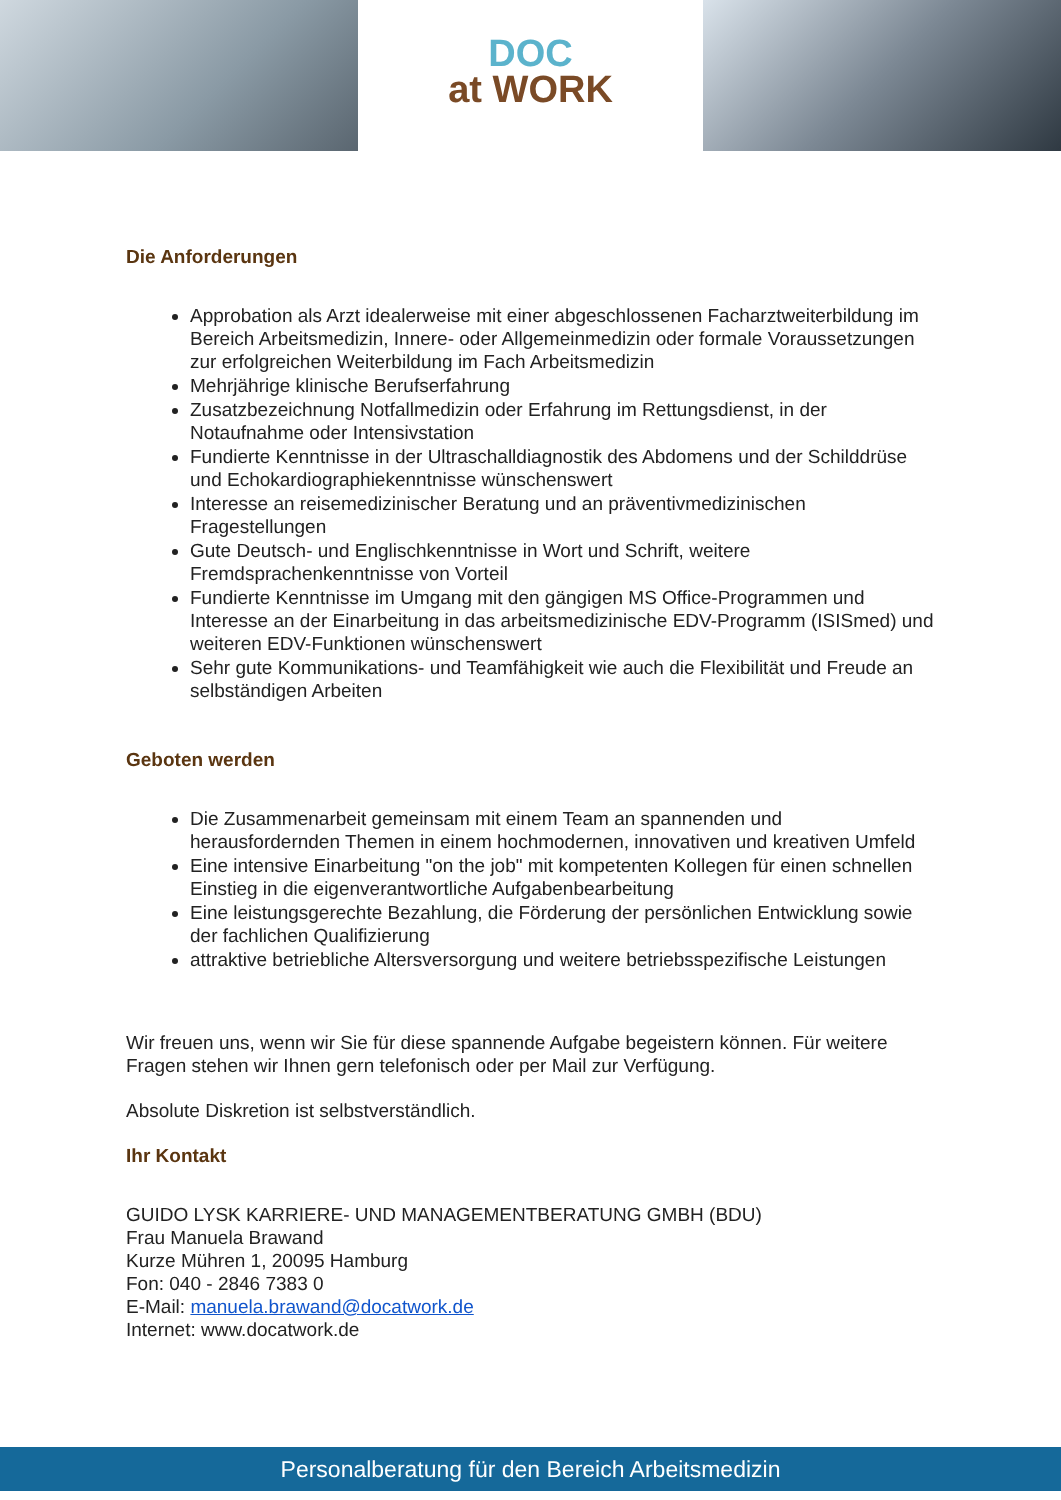DOC
at WORK
Die Anforderungen
Approbation als Arzt idealerweise mit einer abgeschlossenen Facharztweiterbildung im Bereich Arbeitsmedizin, Innere- oder Allgemeinmedizin oder formale Voraussetzungen zur erfolgreichen Weiterbildung im Fach Arbeitsmedizin
Mehrjährige klinische Berufserfahrung
Zusatzbezeichnung Notfallmedizin oder Erfahrung im Rettungsdienst, in der Notaufnahme oder Intensivstation
Fundierte Kenntnisse in der Ultraschalldiagnostik des Abdomens und der Schilddrüse und Echokardiographiekenntnisse wünschenswert
Interesse an reisemedizinischer Beratung und an präventivmedizinischen Fragestellungen
Gute Deutsch- und Englischkenntnisse in Wort und Schrift, weitere Fremdsprachenkenntnisse von Vorteil
Fundierte Kenntnisse im Umgang mit den gängigen MS Office-Programmen und Interesse an der Einarbeitung in das arbeitsmedizinische EDV-Programm (ISISmed) und weiteren EDV-Funktionen wünschenswert
Sehr gute Kommunikations- und Teamfähigkeit wie auch die Flexibilität und Freude an selbständigen Arbeiten
Geboten werden
Die Zusammenarbeit gemeinsam mit einem Team an spannenden und herausfordernden Themen in einem hochmodernen, innovativen und kreativen Umfeld
Eine intensive Einarbeitung "on the job" mit kompetenten Kollegen für einen schnellen Einstieg in die eigenverantwortliche Aufgabenbearbeitung
Eine leistungsgerechte Bezahlung, die Förderung der persönlichen Entwicklung sowie der fachlichen Qualifizierung
attraktive betriebliche Altersversorgung und weitere betriebsspezifische Leistungen
Wir freuen uns, wenn wir Sie für diese spannende Aufgabe begeistern können. Für weitere Fragen stehen wir Ihnen gern telefonisch oder per Mail zur Verfügung.
Absolute Diskretion ist selbstverständlich.
Ihr Kontakt
GUIDO LYSK KARRIERE- UND MANAGEMENTBERATUNG GMBH (BDU)
Frau Manuela Brawand
Kurze Mühren 1, 20095 Hamburg
Fon: 040 - 2846 7383 0
E-Mail: manuela.brawand@docatwork.de
Internet: www.docatwork.de
Personalberatung für den Bereich Arbeitsmedizin